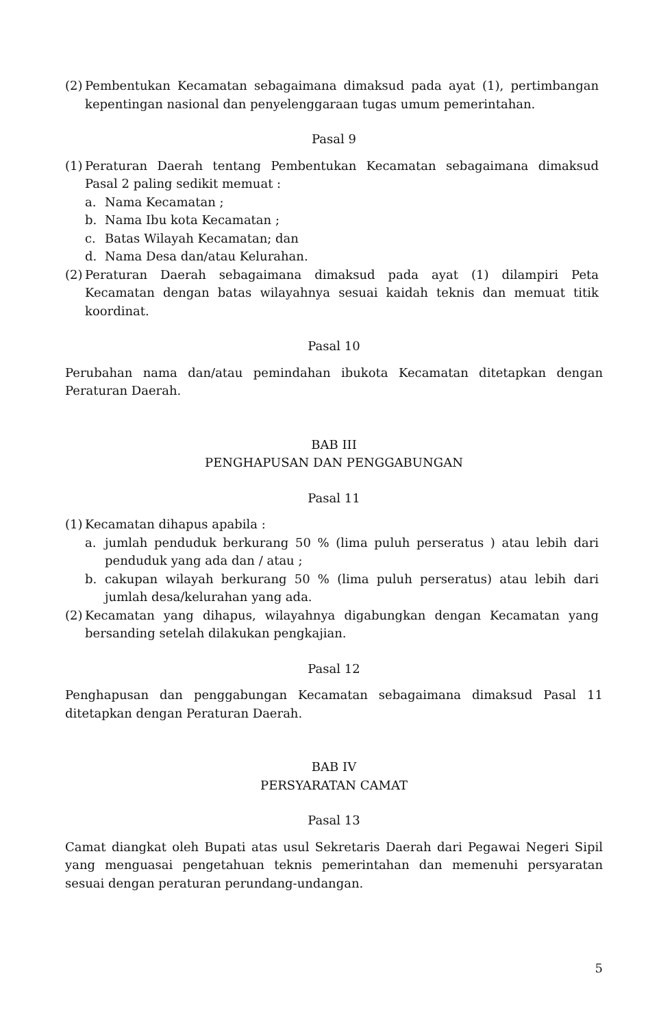(2) Pembentukan Kecamatan sebagaimana dimaksud pada ayat (1), pertimbangan kepentingan nasional dan penyelenggaraan tugas umum pemerintahan.
Pasal 9
(1) Peraturan Daerah tentang Pembentukan Kecamatan sebagaimana dimaksud Pasal 2 paling sedikit memuat :
a. Nama Kecamatan ;
b. Nama Ibu kota Kecamatan ;
c. Batas Wilayah Kecamatan; dan
d. Nama Desa dan/atau Kelurahan.
(2) Peraturan Daerah sebagaimana dimaksud pada ayat (1) dilampiri Peta Kecamatan dengan batas wilayahnya sesuai kaidah teknis dan memuat titik koordinat.
Pasal 10
Perubahan nama dan/atau pemindahan ibukota Kecamatan ditetapkan dengan Peraturan Daerah.
BAB III
PENGHAPUSAN DAN PENGGABUNGAN
Pasal 11
(1) Kecamatan dihapus apabila :
a. jumlah penduduk berkurang 50 % (lima puluh perseratus ) atau lebih dari penduduk yang ada dan / atau ;
b. cakupan wilayah berkurang 50 % (lima puluh perseratus) atau lebih dari jumlah desa/kelurahan yang ada.
(2) Kecamatan yang dihapus, wilayahnya digabungkan dengan Kecamatan yang bersanding setelah dilakukan pengkajian.
Pasal 12
Penghapusan dan penggabungan Kecamatan sebagaimana dimaksud Pasal 11 ditetapkan dengan Peraturan Daerah.
BAB IV
PERSYARATAN CAMAT
Pasal 13
Camat diangkat oleh Bupati atas usul Sekretaris Daerah dari Pegawai Negeri Sipil yang menguasai pengetahuan teknis pemerintahan dan memenuhi persyaratan sesuai dengan peraturan perundang-undangan.
5